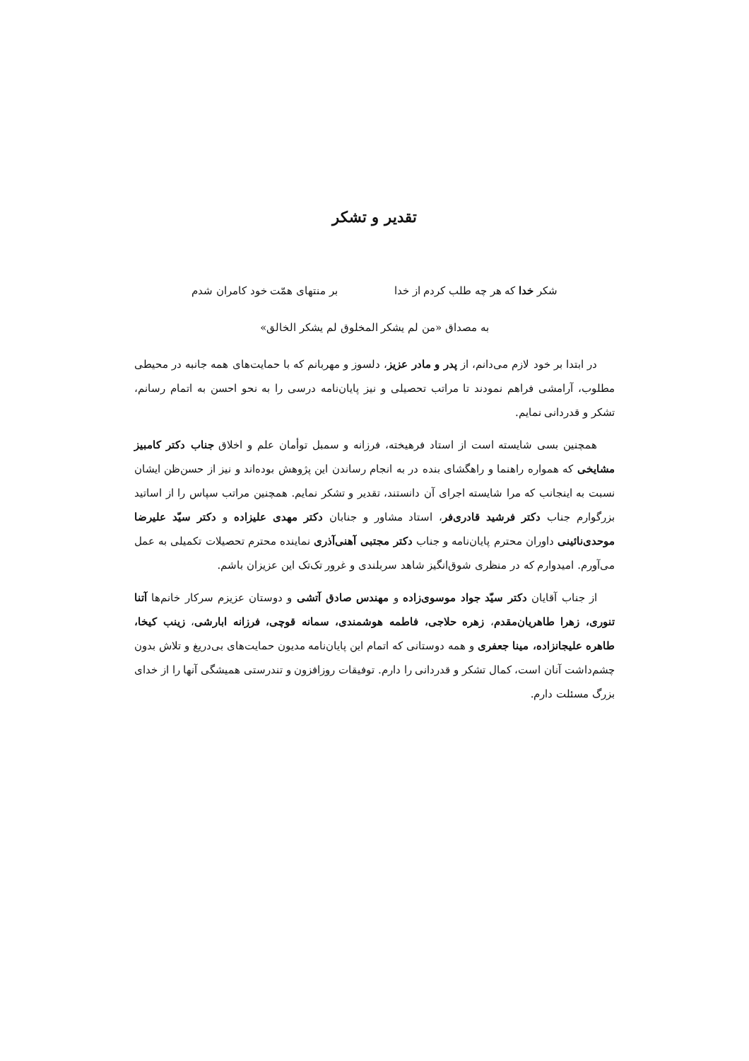تقدیر و تشکر
شکر خدا که هر چه طلب کردم از خدا بر منتهای همّت خود کامران شدم
به مصداق «من لم یشکر المخلوق لم یشکر الخالق»
در ابتدا بر خود لازم می‌دانم، از پدر و مادر عزیز، دلسوز و مهربانم که با حمایت‌های همه جانبه در محیطی مطلوب، آرامشی فراهم نمودند تا مراتب تحصیلی و نیز پایان‌نامه درسی را به نحو احسن به اتمام رسانم، تشکر و قدردانی نمایم.
همچنین بسی شایسته است از استاد فرهیخته، فرزانه و سمبل توأمان علم و اخلاق جناب دکتر کامبیز مشایخی که همواره راهنما و راهگشای بنده در به انجام رساندن این پژوهش بوده‌اند و نیز از حسن‌ظن ایشان نسبت به اینجانب که مرا شایسته اجرای آن دانستند، تقدیر و تشکر نمایم. همچنین مراتب سپاس را از اساتید بزرگوارم جناب دکتر فرشید قادری‌فر، استاد مشاور و جنابان دکتر مهدی علیزاده و دکتر سیّد علیرضا موحدی‌نائینی داوران محترم پایان‌نامه و جناب دکتر مجتبی آهنی‌آذری نماینده محترم تحصیلات تکمیلی به عمل می‌آورم. امیدوارم که در منظری شوق‌انگیز شاهد سربلندی و غرور تک‌تک این عزیزان باشم.
از جناب آقایان دکتر سیّد جواد موسوی‌زاده و مهندس صادق آتشی و دوستان عزیزم سرکار خانم‌ها آتنا تنوری، زهرا طاهریان‌مقدم، زهره حلاجی، فاطمه هوشمندی، سمانه قوچی، فرزانه ابارشی، زینب کیخا، طاهره علیجانزاده، مینا جعفری و همه دوستانی که اتمام این پایان‌نامه مدیون حمایت‌های بی‌دریغ و تلاش بدون چشم‌داشت آنان است، کمال تشکر و قدردانی را دارم. توفیقات روزافزون و تندرستی همیشگی آنها را از خدای بزرگ مسئلت دارم.